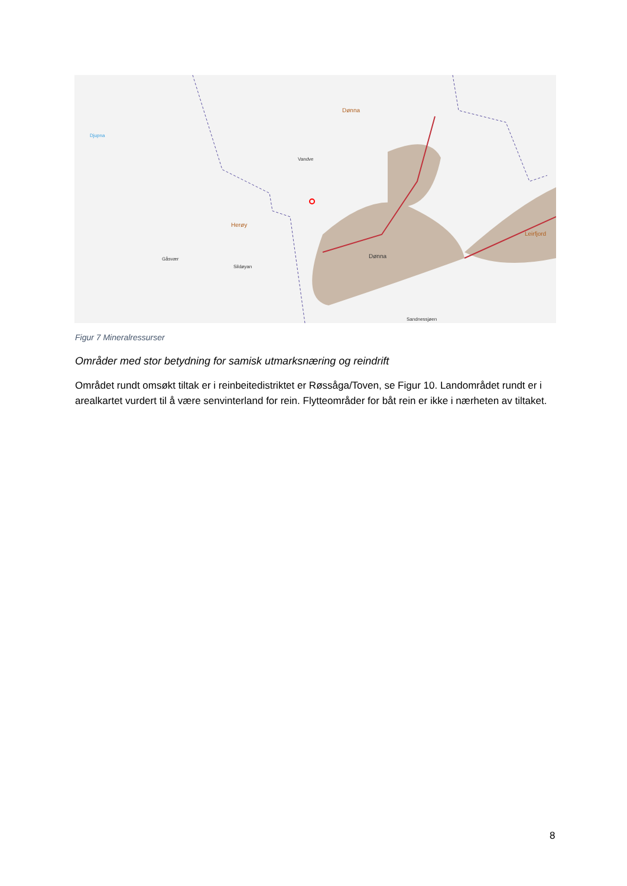Dønna
Herøy
Djupna
Gåsvær
Sildøyan
Vandve
Dønna
Sandnessjøen
Leirfjord
Figur 7 Mineralressurser
Områder med stor betydning for samisk utmarksnæring og reindrift
Området rundt omsøkt tiltak er i reinbeitedistriktet er Røssåga/Toven, se Figur 10. Landområdet rundt er i arealkartet vurdert til å være senvinterland for rein. Flytteområder for båt rein er ikke i nærheten av tiltaket.
8